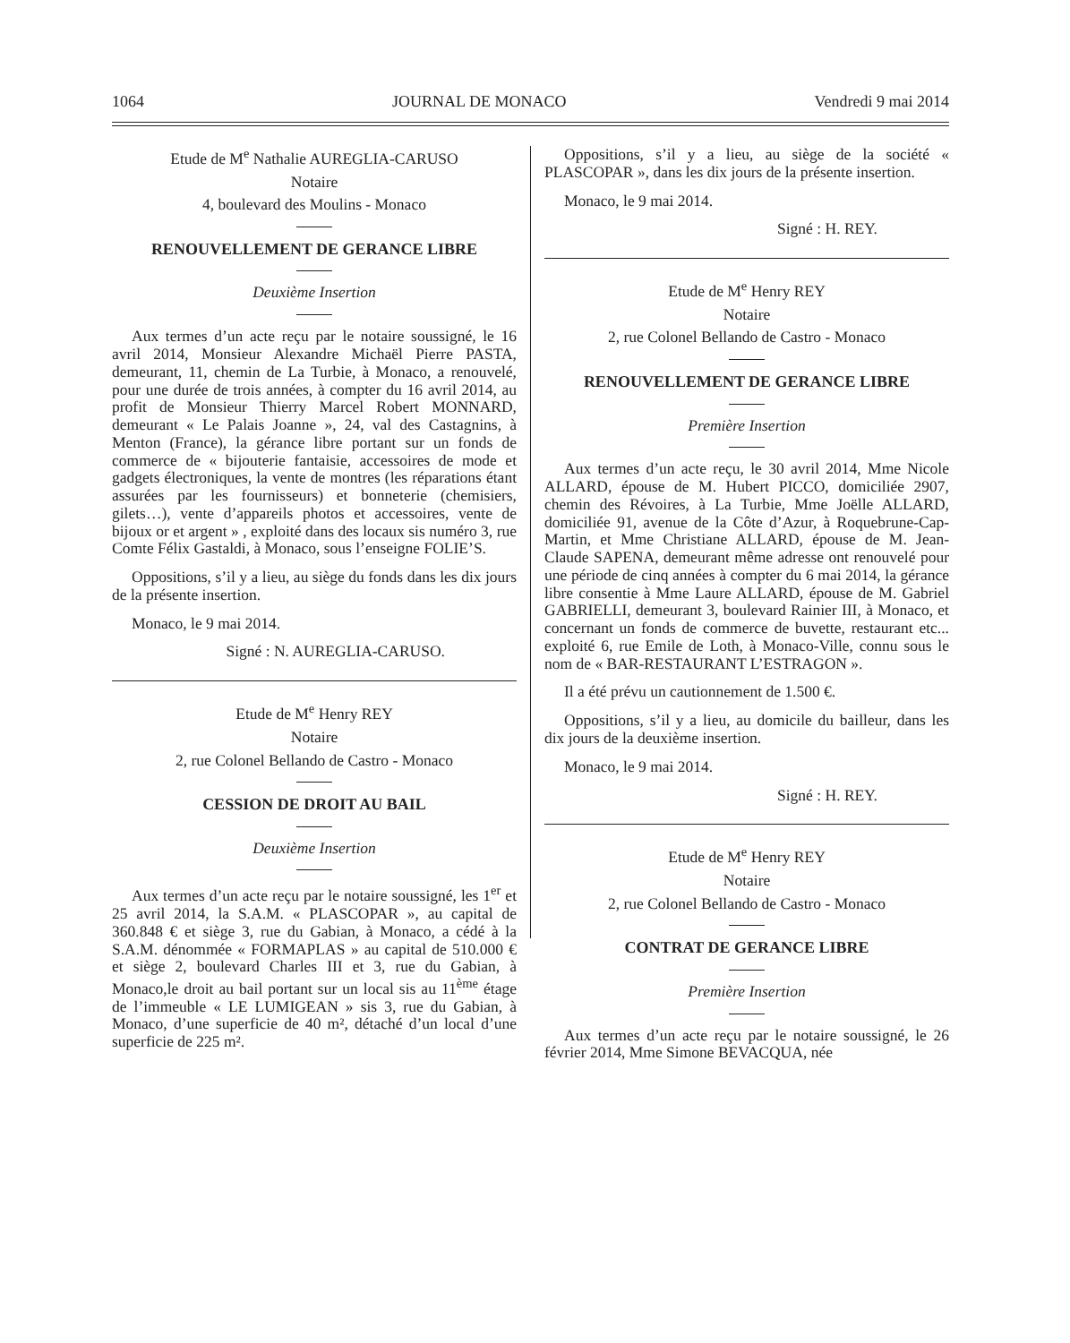1064 JOURNAL DE MONACO Vendredi 9 mai 2014
Etude de M<sup>e</sup> Nathalie AUREGLIA-CARUSO
Notaire
4, boulevard des Moulins - Monaco
RENOUVELLEMENT DE GERANCE LIBRE
Deuxième Insertion
Aux termes d’un acte reçu par le notaire soussigné, le 16 avril 2014, Monsieur Alexandre Michaël Pierre PASTA, demeurant, 11, chemin de La Turbie, à Monaco, a renouvelé, pour une durée de trois années, à compter du 16 avril 2014, au profit de Monsieur Thierry Marcel Robert MONNARD, demeurant « Le Palais Joanne », 24, val des Castagnins, à Menton (France), la gérance libre portant sur un fonds de commerce de « bijouterie fantaisie, accessoires de mode et gadgets électroniques, la vente de montres (les réparations étant assurées par les fournisseurs) et bonneterie (chemisiers, gilets…), vente d’appareils photos et accessoires, vente de bijoux or et argent » , exploité dans des locaux sis numéro 3, rue Comte Félix Gastaldi, à Monaco, sous l’enseigne FOLIE’S.
Oppositions, s’il y a lieu, au siège du fonds dans les dix jours de la présente insertion.
Monaco, le 9 mai 2014.
Signé : N. AUREGLIA-CARUSO.
Etude de M<sup>e</sup> Henry REY
Notaire
2, rue Colonel Bellando de Castro - Monaco
CESSION DE DROIT AU BAIL
Deuxième Insertion
Aux termes d’un acte reçu par le notaire soussigné, les 1<sup>er</sup> et 25 avril 2014, la S.A.M. « PLASCOPAR », au capital de 360.848 € et siège 3, rue du Gabian, à Monaco, a cédé à la S.A.M. dénommée « FORMAPLAS » au capital de 510.000 € et siège 2, boulevard Charles III et 3, rue du Gabian, à Monaco,le droit au bail portant sur un local sis au 11<sup>ème</sup> étage de l’immeuble « LE LUMIGEAN » sis 3, rue du Gabian, à Monaco, d’une superficie de 40 m², détaché d’un local d’une superficie de 225 m².
Oppositions, s’il y a lieu, au siège de la société « PLASCOPAR », dans les dix jours de la présente insertion.
Monaco, le 9 mai 2014.
Signé : H. REY.
Etude de M<sup>e</sup> Henry REY
Notaire
2, rue Colonel Bellando de Castro - Monaco
RENOUVELLEMENT DE GERANCE LIBRE
Première Insertion
Aux termes d’un acte reçu, le 30 avril 2014, Mme Nicole ALLARD, épouse de M. Hubert PICCO, domiciliée 2907, chemin des Révoires, à La Turbie, Mme Joëlle ALLARD, domiciliée 91, avenue de la Côte d’Azur, à Roquebrune-Cap-Martin, et Mme Christiane ALLARD, épouse de M. Jean-Claude SAPENA, demeurant même adresse ont renouvelé pour une période de cinq années à compter du 6 mai 2014, la gérance libre consentie à Mme Laure ALLARD, épouse de M. Gabriel GABRIELLI, demeurant 3, boulevard Rainier III, à Monaco, et concernant un fonds de commerce de buvette, restaurant etc... exploité 6, rue Emile de Loth, à Monaco-Ville, connu sous le nom de « BAR-RESTAURANT L’ESTRAGON ».
Il a été prévu un cautionnement de 1.500 €.
Oppositions, s’il y a lieu, au domicile du bailleur, dans les dix jours de la deuxième insertion.
Monaco, le 9 mai 2014.
Signé : H. REY.
Etude de M<sup>e</sup> Henry REY
Notaire
2, rue Colonel Bellando de Castro - Monaco
CONTRAT DE GERANCE LIBRE
Première Insertion
Aux termes d’un acte reçu par le notaire soussigné, le 26 février 2014, Mme Simone BEVACQUA, née